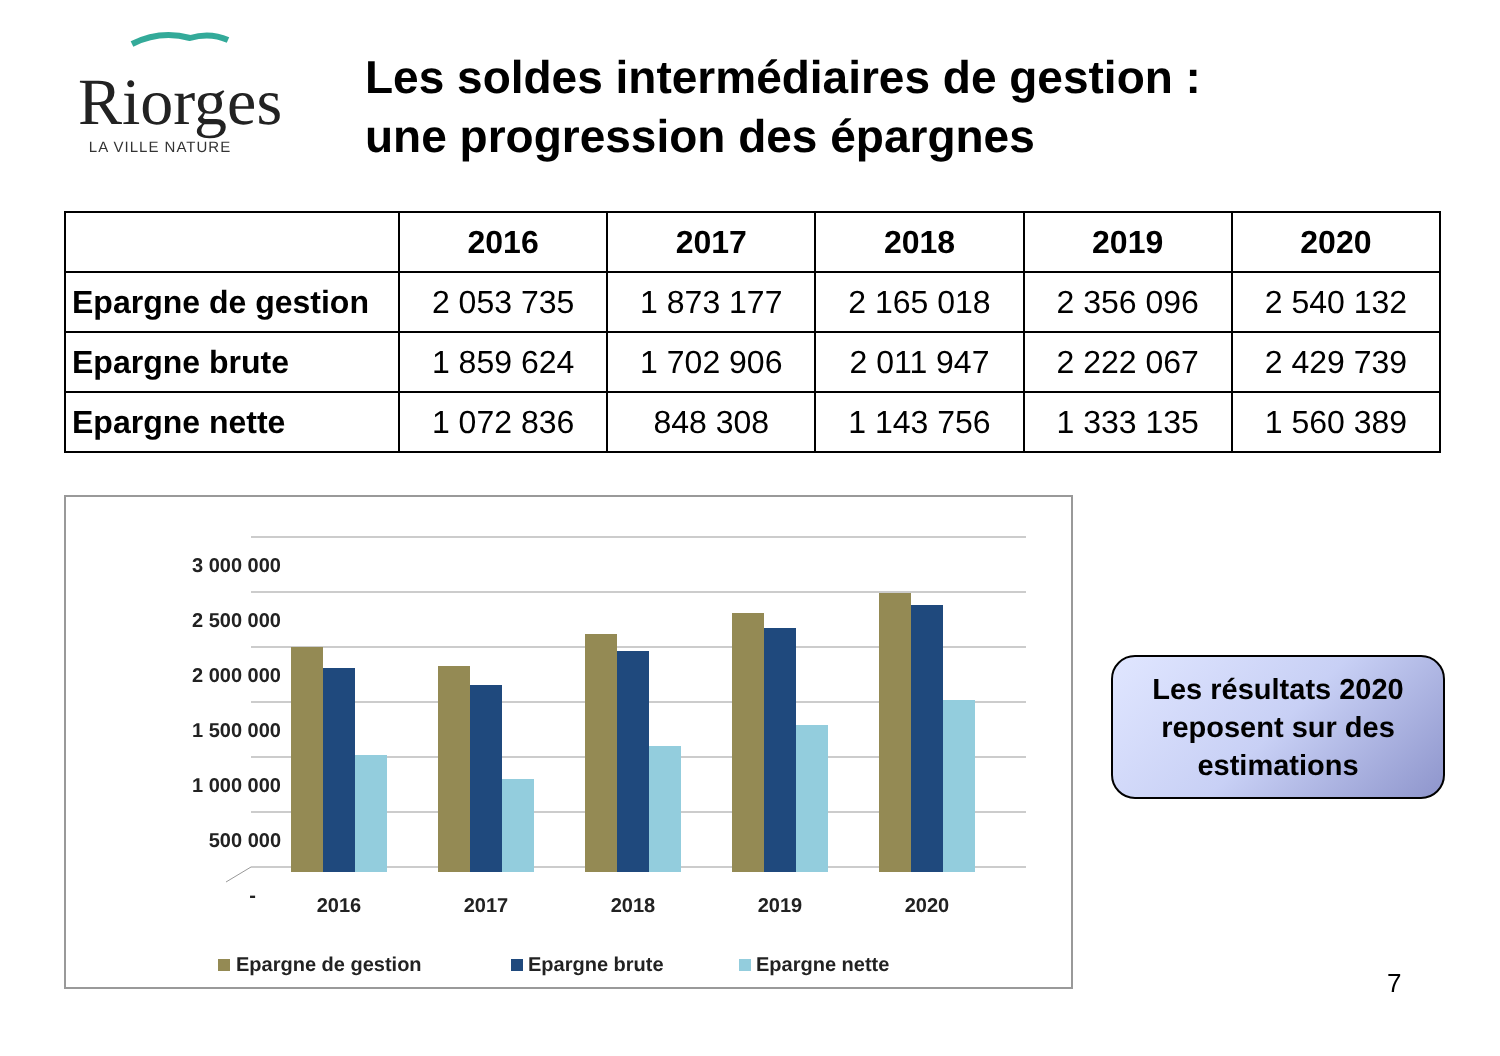Riorges
LA VILLE NATURE
Les soldes intermédiaires de gestion :
une progression des épargnes
| | 2016 | 2017 | 2018 | 2019 | 2020 |
| --- | --- | --- | --- | --- | --- |
| Epargne de gestion | 2 053 735 | 1 873 177 | 2 165 018 | 2 356 096 | 2 540 132 |
| Epargne brute | 1 859 624 | 1 702 906 | 2 011 947 | 2 222 067 | 2 429 739 |
| Epargne nette | 1 072 836 | 848 308 | 1 143 756 | 1 333 135 | 1 560 389 |
3 000 000
2 500 000
2 000 000
1 500 000
1 000 000
500 000
-
2016
2017
2018
2019
2020
Epargne de gestion
Epargne brute
Epargne nette
Les résultats 2020
reposent sur des
estimations
7